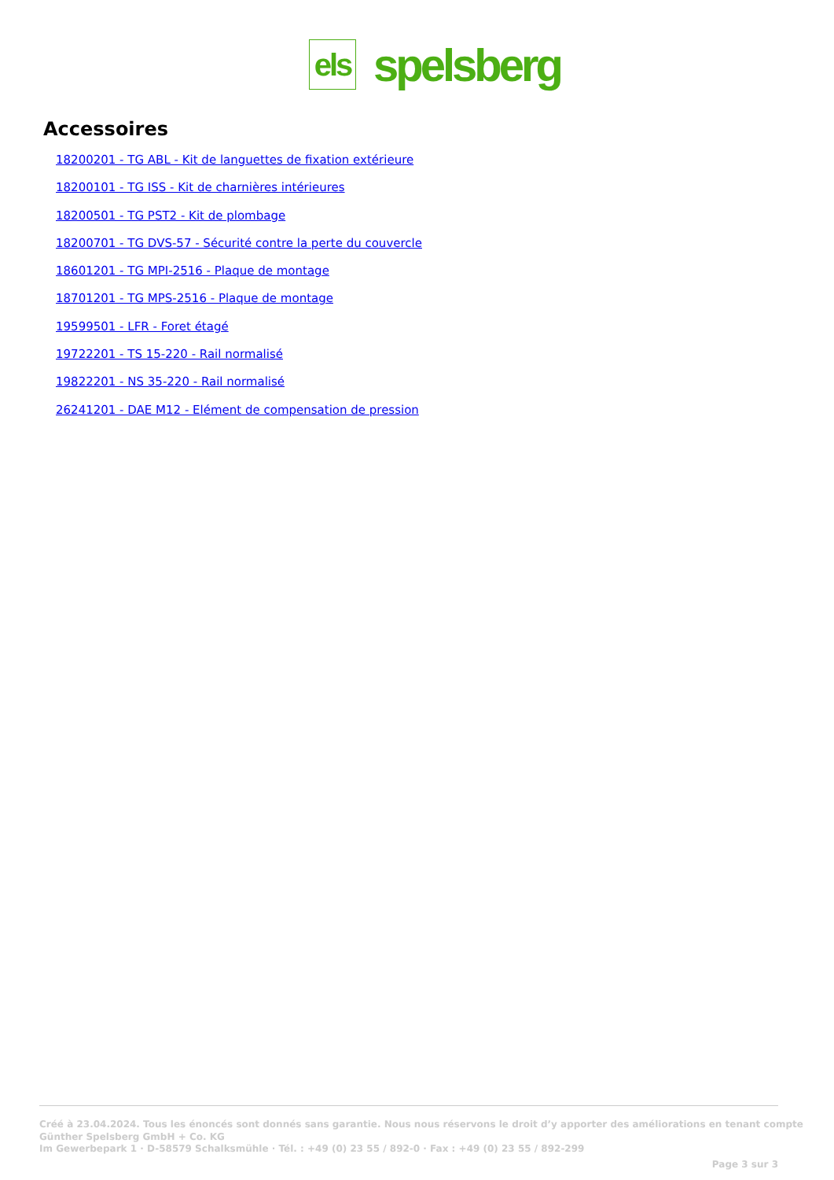els
spelsberg
Accessoires
18200201 - TG ABL - Kit de languettes de fixation extérieure
18200101 - TG ISS - Kit de charnières intérieures
18200501 - TG PST2 - Kit de plombage
18200701 - TG DVS-57 - Sécurité contre la perte du couvercle
18601201 - TG MPI-2516 - Plaque de montage
18701201 - TG MPS-2516 - Plaque de montage
19599501 - LFR - Foret étagé
19722201 - TS 15-220 - Rail normalisé
19822201 - NS 35-220 - Rail normalisé
26241201 - DAE M12 - Elément de compensation de pression
Créé à 23.04.2024. Tous les énoncés sont donnés sans garantie. Nous nous réservons le droit d’y apporter des améliorations en tenant compte
Günther Spelsberg GmbH + Co. KG
Im Gewerbepark 1 · D-58579 Schalksmühle · Tél. : +49 (0) 23 55 / 892-0 · Fax : +49 (0) 23 55 / 892-299
Page 3 sur 3